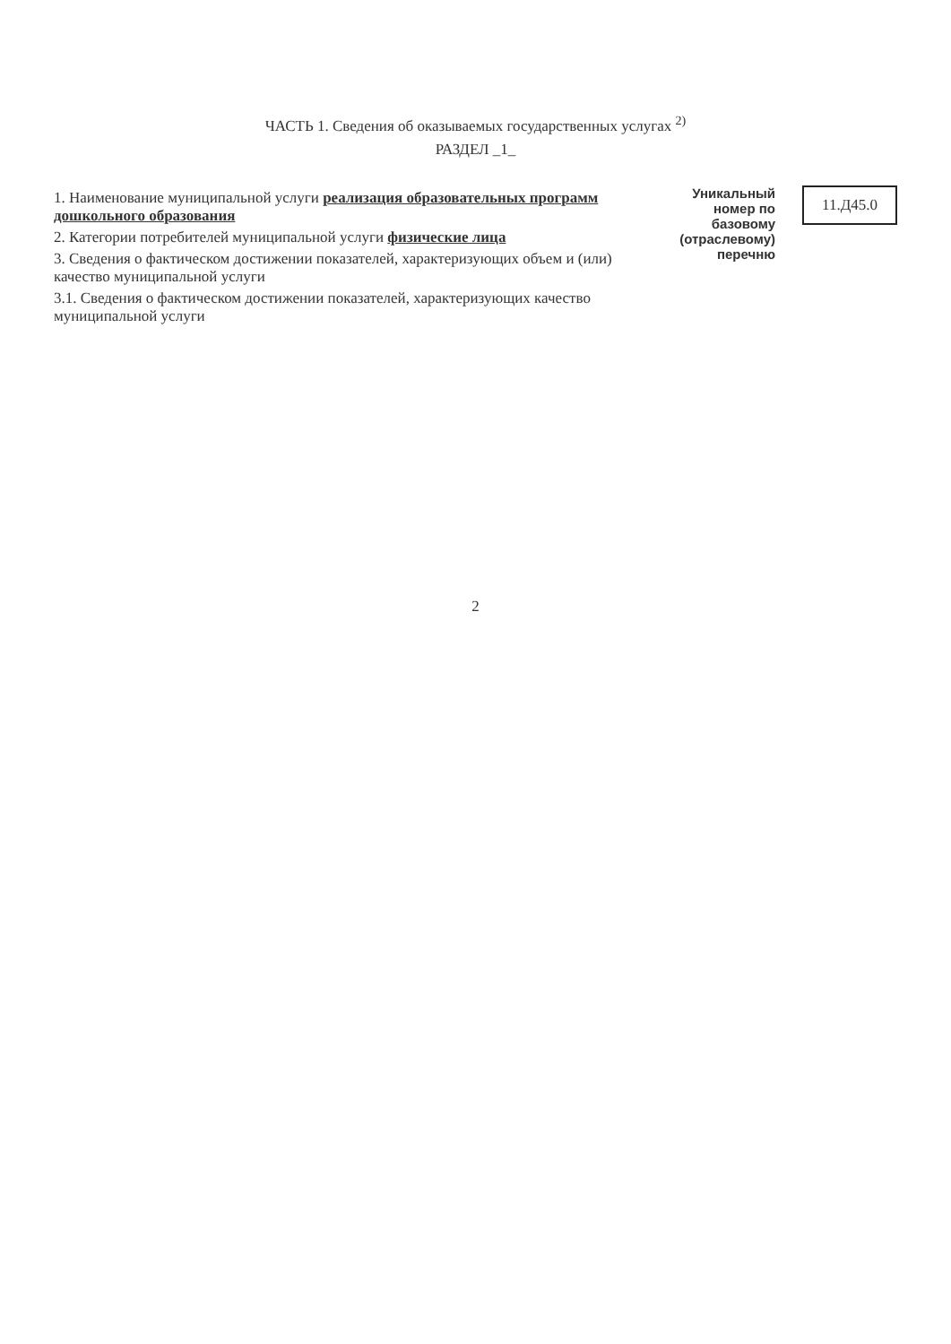ЧАСТЬ 1. Сведения об оказываемых государственных услугах <sup>2)</sup>
РАЗДЕЛ _1_
1. Наименование муниципальной услуги реализация образовательных программ дошкольного образования
2. Категории потребителей муниципальной услуги физические лица
3. Сведения о фактическом достижении показателей, характеризующих объем и (или) качество муниципальной услуги
3.1. Сведения о фактическом достижении показателей, характеризующих качество муниципальной услуги
Уникальный
номер по
базовому
(отраслевому)
перечню
11.Д45.0
2